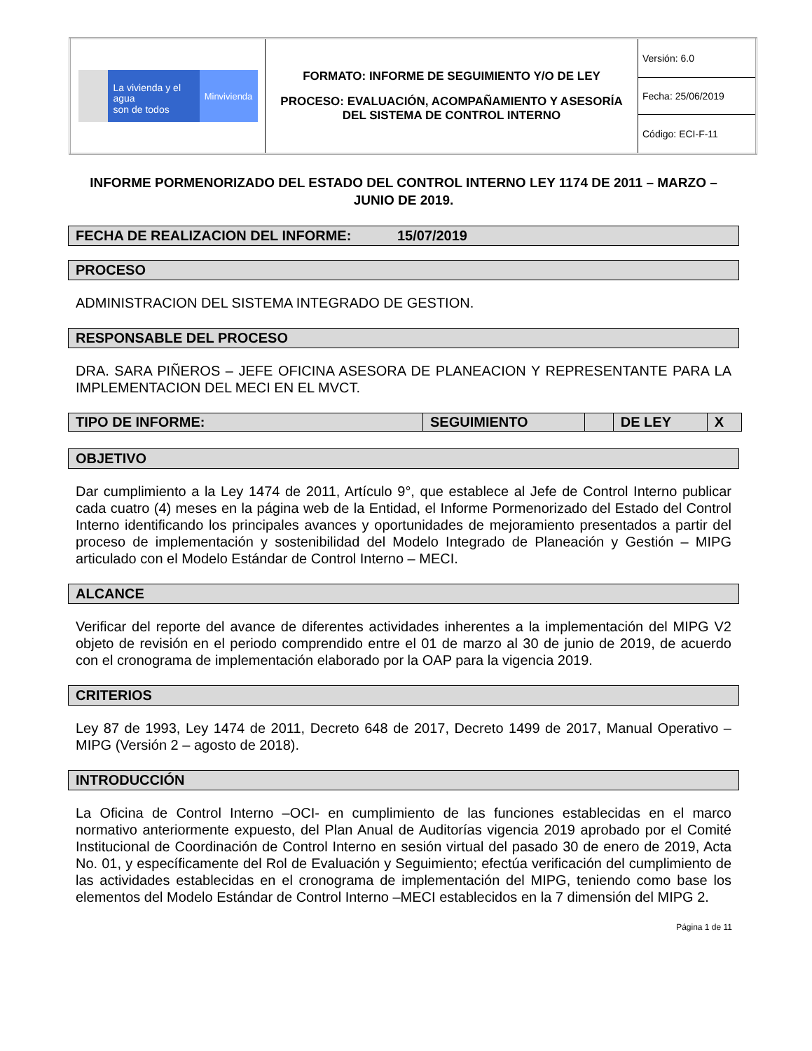| La vivienda y el agua son de todos Minvivienda | FORMATO: INFORME DE SEGUIMIENTO Y/O DE LEY PROCESO: EVALUACIÓN, ACOMPAÑAMIENTO Y ASESORÍA DEL SISTEMA DE CONTROL INTERNO | Versión: 6.0 |
| | | Fecha: 25/06/2019 |
| | | Código: ECI-F-11 |
INFORME PORMENORIZADO DEL ESTADO DEL CONTROL INTERNO LEY 1174 DE 2011 – MARZO – JUNIO DE 2019.
FECHA DE REALIZACION DEL INFORME: 15/07/2019
PROCESO
ADMINISTRACION DEL SISTEMA INTEGRADO DE GESTION.
RESPONSABLE DEL PROCESO
DRA. SARA PIÑEROS – JEFE OFICINA ASESORA DE PLANEACION Y REPRESENTANTE PARA LA IMPLEMENTACION DEL MECI EN EL MVCT.
| TIPO DE INFORME: | SEGUIMIENTO | | DE LEY | X |
OBJETIVO
Dar cumplimiento a la Ley 1474 de 2011, Artículo 9°, que establece al Jefe de Control Interno publicar cada cuatro (4) meses en la página web de la Entidad, el Informe Pormenorizado del Estado del Control Interno identificando los principales avances y oportunidades de mejoramiento presentados a partir del proceso de implementación y sostenibilidad del Modelo Integrado de Planeación y Gestión – MIPG articulado con el Modelo Estándar de Control Interno – MECI.
ALCANCE
Verificar del reporte del avance de diferentes actividades inherentes a la implementación del MIPG V2 objeto de revisión en el periodo comprendido entre el 01 de marzo al 30 de junio de 2019, de acuerdo con el cronograma de implementación elaborado por la OAP para la vigencia 2019.
CRITERIOS
Ley 87 de 1993, Ley 1474 de 2011, Decreto 648 de 2017, Decreto 1499 de 2017, Manual Operativo – MIPG (Versión 2 – agosto de 2018).
INTRODUCCIÓN
La Oficina de Control Interno –OCI- en cumplimiento de las funciones establecidas en el marco normativo anteriormente expuesto, del Plan Anual de Auditorías vigencia 2019 aprobado por el Comité Institucional de Coordinación de Control Interno en sesión virtual del pasado 30 de enero de 2019, Acta No. 01, y específicamente del Rol de Evaluación y Seguimiento; efectúa verificación del cumplimiento de las actividades establecidas en el cronograma de implementación del MIPG, teniendo como base los elementos del Modelo Estándar de Control Interno –MECI establecidos en la 7 dimensión del MIPG 2.
Página 1 de 11